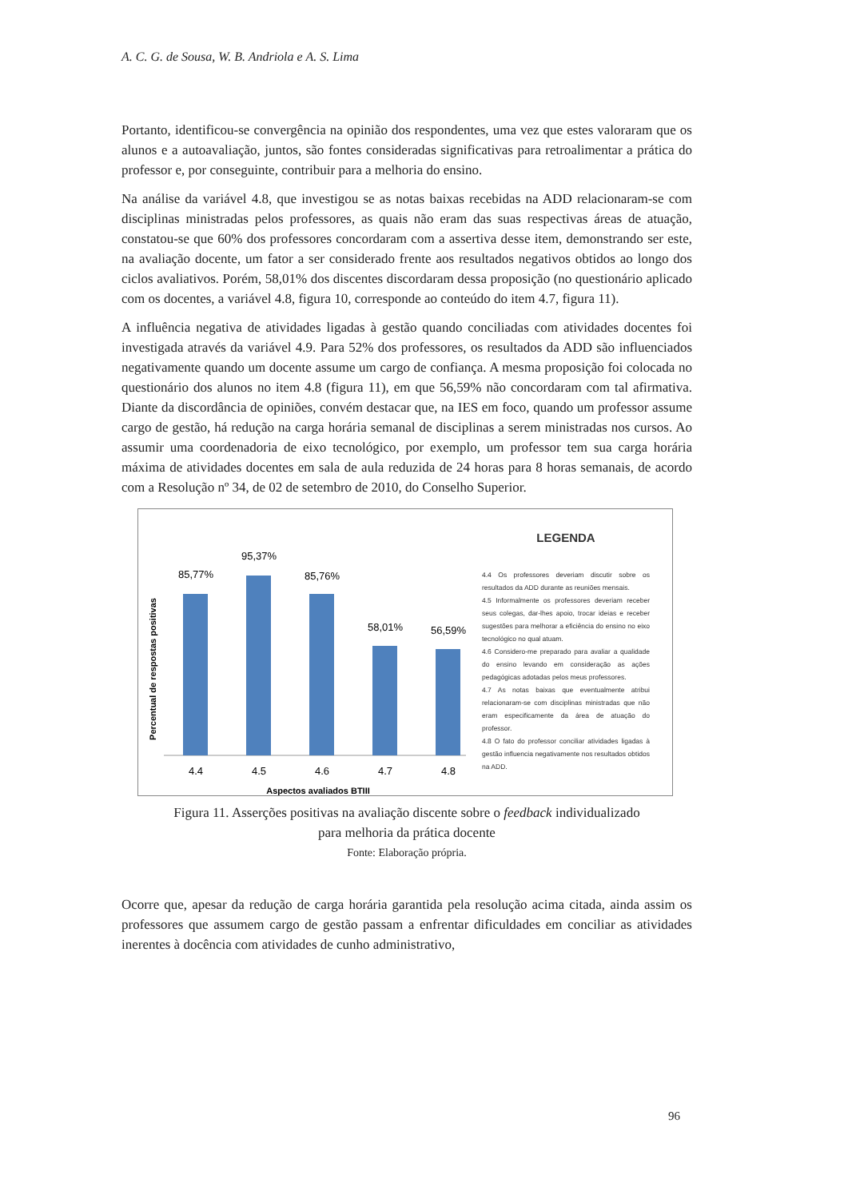A. C. G. de Sousa, W. B. Andriola e A. S. Lima
Portanto, identificou-se convergência na opinião dos respondentes, uma vez que estes valoraram que os alunos e a autoavaliação, juntos, são fontes consideradas significativas para retroalimentar a prática do professor e, por conseguinte, contribuir para a melhoria do ensino.
Na análise da variável 4.8, que investigou se as notas baixas recebidas na ADD relacionaram-se com disciplinas ministradas pelos professores, as quais não eram das suas respectivas áreas de atuação, constatou-se que 60% dos professores concordaram com a assertiva desse item, demonstrando ser este, na avaliação docente, um fator a ser considerado frente aos resultados negativos obtidos ao longo dos ciclos avaliativos. Porém, 58,01% dos discentes discordaram dessa proposição (no questionário aplicado com os docentes, a variável 4.8, figura 10, corresponde ao conteúdo do item 4.7, figura 11).
A influência negativa de atividades ligadas à gestão quando conciliadas com atividades docentes foi investigada através da variável 4.9. Para 52% dos professores, os resultados da ADD são influenciados negativamente quando um docente assume um cargo de confiança. A mesma proposição foi colocada no questionário dos alunos no item 4.8 (figura 11), em que 56,59% não concordaram com tal afirmativa. Diante da discordância de opiniões, convém destacar que, na IES em foco, quando um professor assume cargo de gestão, há redução na carga horária semanal de disciplinas a serem ministradas nos cursos. Ao assumir uma coordenadoria de eixo tecnológico, por exemplo, um professor tem sua carga horária máxima de atividades docentes em sala de aula reduzida de 24 horas para 8 horas semanais, de acordo com a Resolução nº 34, de 02 de setembro de 2010, do Conselho Superior.
Percentual de respostas positivas
85,77%
95,37%
85,76%
58,01%
56,59%
4.4
4.5
4.6
4.7
4.8
Aspectos avaliados BTIII
LEGENDA
4.4 Os professores deveriam discutir sobre os resultados da ADD durante as reuniões mensais.
4.5 Informalmente os professores deveriam receber seus colegas, dar-lhes apoio, trocar ideias e receber sugestões para melhorar a eficiência do ensino no eixo tecnológico no qual atuam.
4.6 Considero-me preparado para avaliar a qualidade do ensino levando em consideração as ações pedagógicas adotadas pelos meus professores.
4.7 As notas baixas que eventualmente atribui relacionaram-se com disciplinas ministradas que não eram especificamente da área de atuação do professor.
4.8 O fato do professor conciliar atividades ligadas à gestão influencia negativamente nos resultados obtidos na ADD.
Figura 11. Asserções positivas na avaliação discente sobre o feedback individualizado
para melhoria da prática docente
Fonte: Elaboração própria.
Ocorre que, apesar da redução de carga horária garantida pela resolução acima citada, ainda assim os professores que assumem cargo de gestão passam a enfrentar dificuldades em conciliar as atividades inerentes à docência com atividades de cunho administrativo,
96